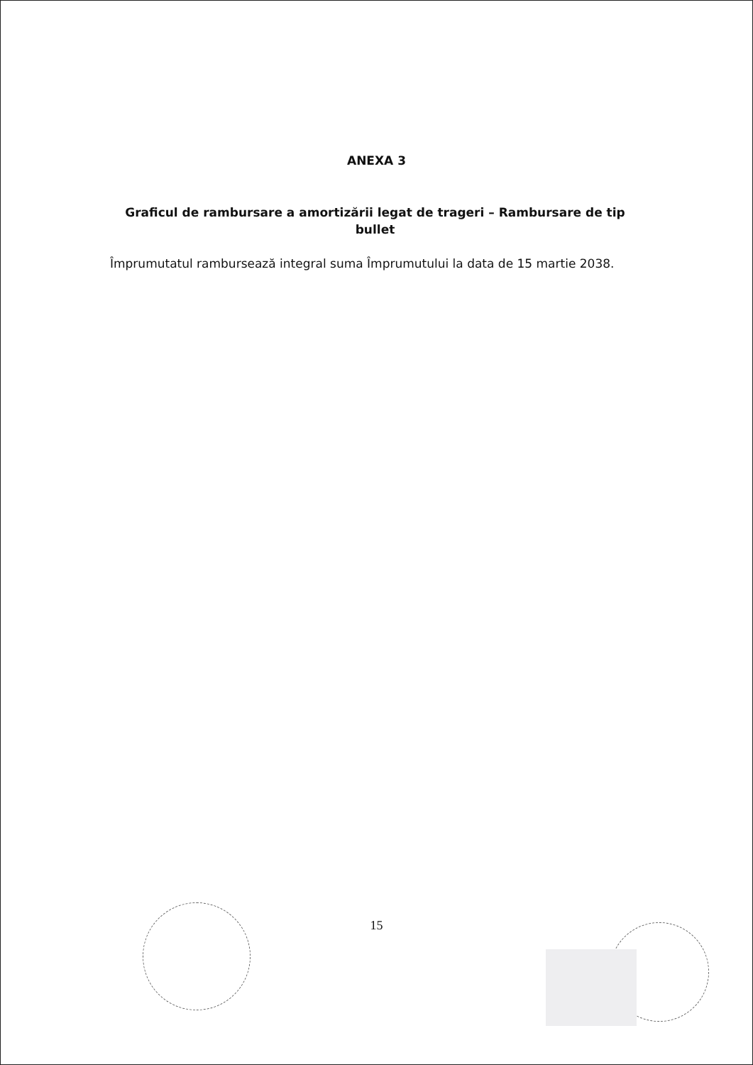ANEXA 3
Graficul de rambursare a amortizării legat de trageri – Rambursare de tip bullet
Împrumutatul rambursează integral suma Împrumutului la data de 15 martie 2038.
15